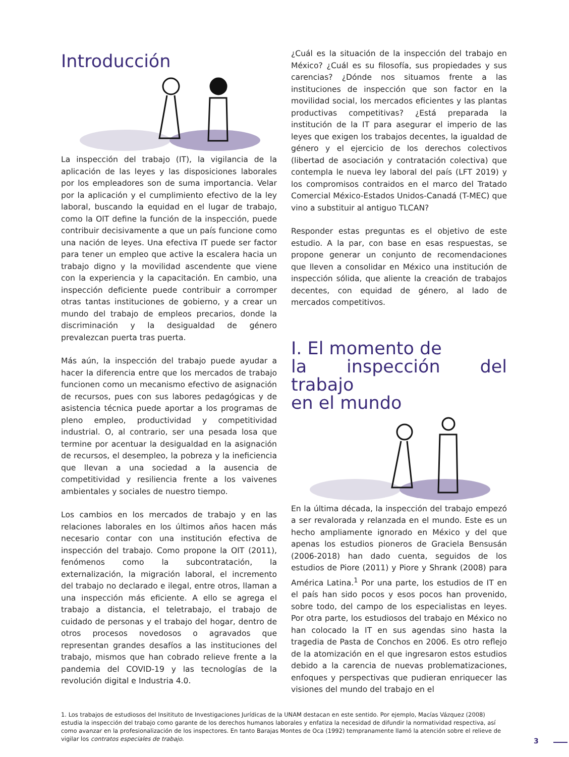Introducción
La inspección del trabajo (IT), la vigilancia de la aplicación de las leyes y las disposiciones laborales por los empleadores son de suma importancia. Velar por la aplicación y el cumplimiento efectivo de la ley laboral, buscando la equidad en el lugar de trabajo, como la OIT define la función de la inspección, puede contribuir decisivamente a que un país funcione como una nación de leyes. Una efectiva IT puede ser factor para tener un empleo que active la escalera hacia un trabajo digno y la movilidad ascendente que viene con la experiencia y la capacitación. En cambio, una inspección deficiente puede contribuir a corromper otras tantas instituciones de gobierno, y a crear un mundo del trabajo de empleos precarios, donde la discriminación y la desigualdad de género prevalezcan puerta tras puerta.
Más aún, la inspección del trabajo puede ayudar a hacer la diferencia entre que los mercados de trabajo funcionen como un mecanismo efectivo de asignación de recursos, pues con sus labores pedagógicas y de asistencia técnica puede aportar a los programas de pleno empleo, productividad y competitividad industrial. O, al contrario, ser una pesada losa que termine por acentuar la desigualdad en la asignación de recursos, el desempleo, la pobreza y la ineficiencia que llevan a una sociedad a la ausencia de competitividad y resiliencia frente a los vaivenes ambientales y sociales de nuestro tiempo.
Los cambios en los mercados de trabajo y en las relaciones laborales en los últimos años hacen más necesario contar con una institución efectiva de inspección del trabajo. Como propone la OIT (2011), fenómenos como la subcontratación, la externalización, la migración laboral, el incremento del trabajo no declarado e ilegal, entre otros, llaman a una inspección más eficiente. A ello se agrega el trabajo a distancia, el teletrabajo, el trabajo de cuidado de personas y el trabajo del hogar, dentro de otros procesos novedosos o agravados que representan grandes desafíos a las instituciones del trabajo, mismos que han cobrado relieve frente a la pandemia del COVID-19 y las tecnologías de la revolución digital e Industria 4.0.
¿Cuál es la situación de la inspección del trabajo en México? ¿Cuál es su filosofía, sus propiedades y sus carencias? ¿Dónde nos situamos frente a las instituciones de inspección que son factor en la movilidad social, los mercados eficientes y las plantas productivas competitivas? ¿Está preparada la institución de la IT para asegurar el imperio de las leyes que exigen los trabajos decentes, la igualdad de género y el ejercicio de los derechos colectivos (libertad de asociación y contratación colectiva) que contempla le nueva ley laboral del país (LFT 2019) y los compromisos contraidos en el marco del Tratado Comercial México-Estados Unidos-Canadá (T-MEC) que vino a substituir al antiguo TLCAN?
Responder estas preguntas es el objetivo de este estudio. A la par, con base en esas respuestas, se propone generar un conjunto de recomendaciones que lleven a consolidar en México una institución de inspección sólida, que aliente la creación de trabajos decentes, con equidad de género, al lado de mercados competitivos.
I. El momento de
la inspección del trabajo
en el mundo
En la última década, la inspección del trabajo empezó a ser revalorada y relanzada en el mundo. Este es un hecho ampliamente ignorado en México y del que apenas los estudios pioneros de Graciela Bensusán (2006-2018) han dado cuenta, seguidos de los estudios de Piore (2011) y Piore y Shrank (2008) para América Latina.<sup>1</sup> Por una parte, los estudios de IT en el país han sido pocos y esos pocos han provenido, sobre todo, del campo de los especialistas en leyes. Por otra parte, los estudiosos del trabajo en México no han colocado la IT en sus agendas sino hasta la tragedia de Pasta de Conchos en 2006. Es otro reflejo de la atomización en el que ingresaron estos estudios debido a la carencia de nuevas problematizaciones, enfoques y perspectivas que pudieran enriquecer las visiones del mundo del trabajo en el
1. Los trabajos de estudiosos del Insitituto de Investigaciones Jurídicas de la UNAM destacan en este sentido. Por ejemplo, Macías Vázquez (2008) estudia la inspección del trabajo como garante de los derechos humanos laborales y enfatiza la necesidad de difundir la normatividad respectiva, así como avanzar en la profesionalización de los inspectores. En tanto Barajas Montes de Oca (1992) tempranamente llamó la atención sobre el relieve de vigilar los contratos especiales de trabajo.
3